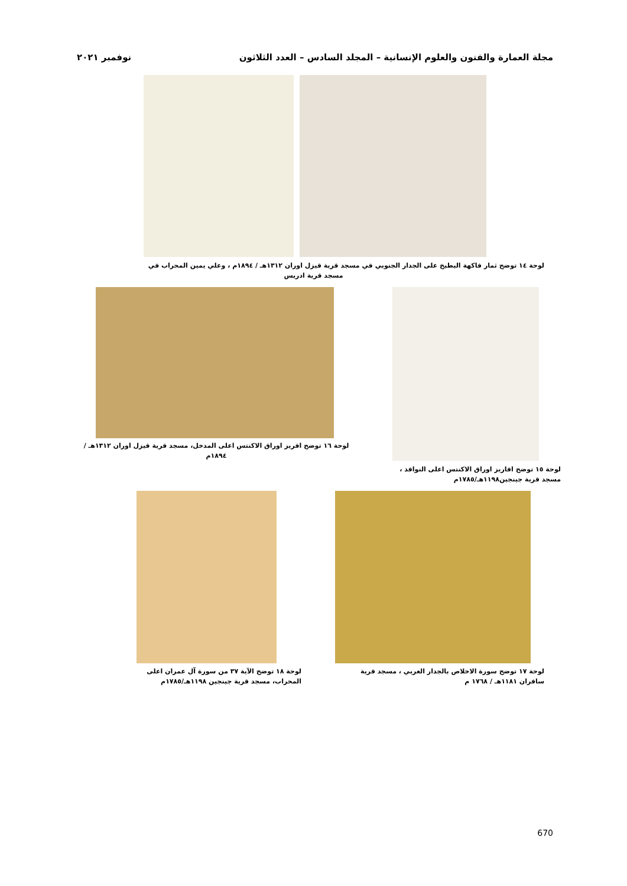مجلة العمارة والفنون والعلوم الإنسانية – المجلد السادس – العدد الثلاثون نوفمبر ٢٠٢١
لوحة ١٤ توضح ثمار فاكهة البطيخ على الجدار الجنوبي في مسجد قرية قيزل اوران ١٣١٢هـ / ١٨٩٤م ، وعلي يمين المحراب في
مسجد قرية ادريس
لوحة ١٦ توضح افريز اوراق الاكنتس اعلى المدخل، مسجد قرية قيزل اوران ١٣١٢هـ / ١٨٩٤م
لوحة ١٥ توضح افاريز اوراق الاكنتس اعلى النوافذ ،
مسجد قرية جينجين١١٩٨هـ/١٧٨٥م
لوحة ١٧ توضح سورة الاخلاص بالجدار الغربي ، مسجد قرية
سافران ١١٨١هـ / ١٧٦٨ م
لوحة ١٨ توضح الآية ٣٧ من سورة آل عمران اعلى
المحراب، مسجد قرية جينجين ١١٩٨هـ/١٧٨٥م
670